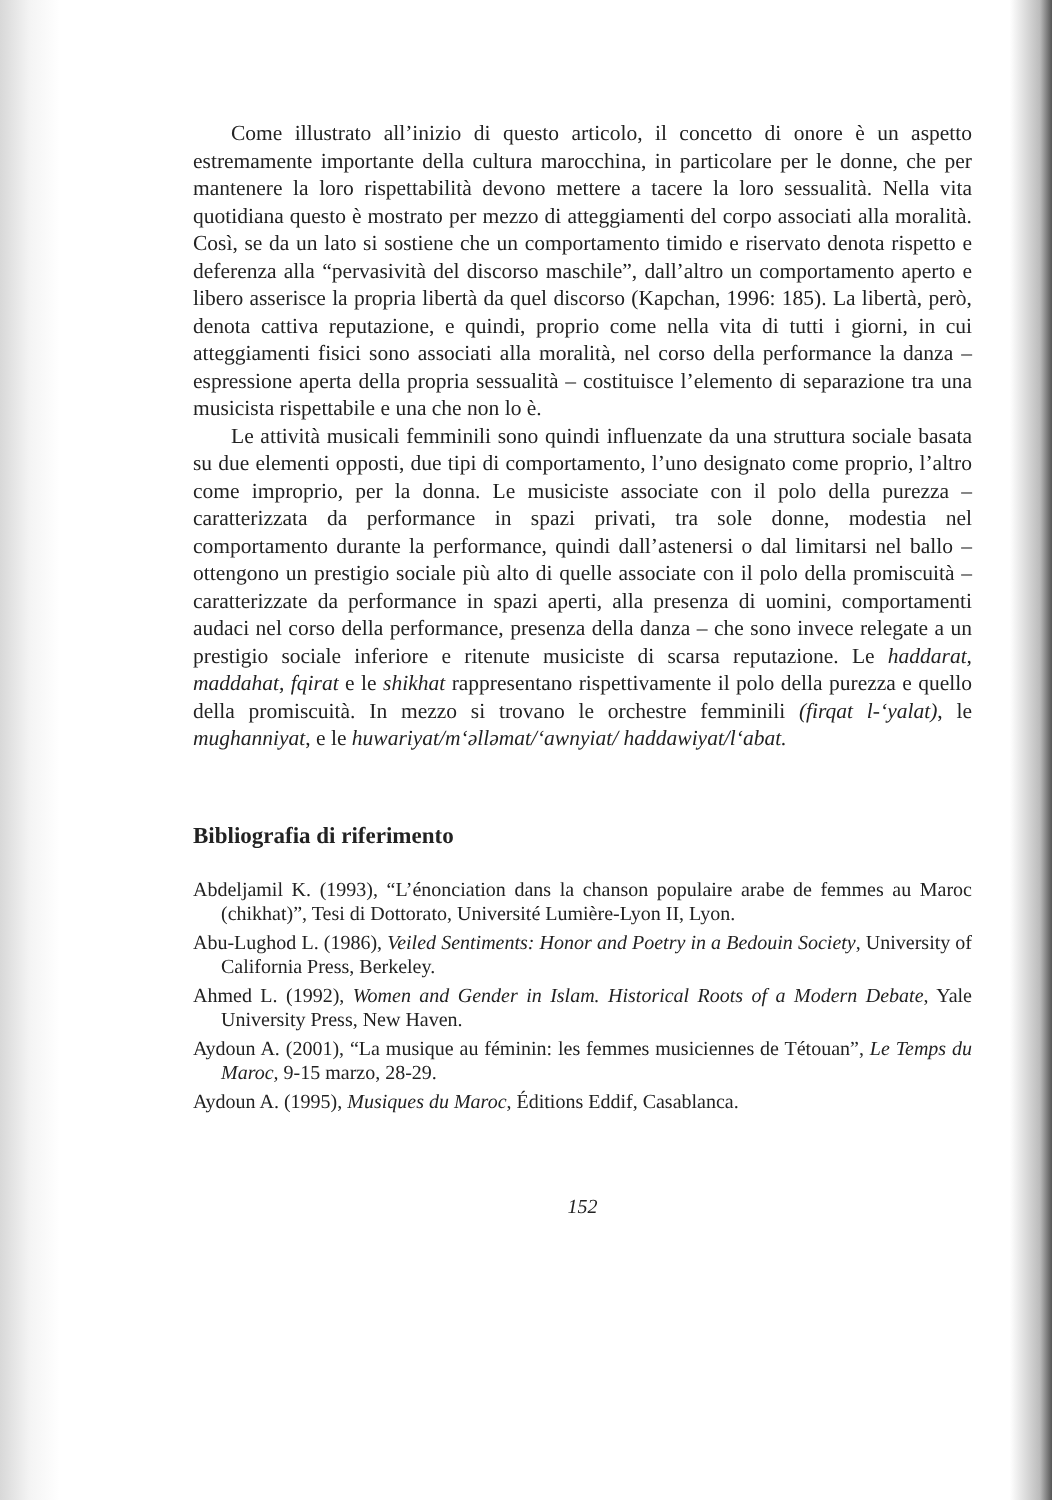Come illustrato all’inizio di questo articolo, il concetto di onore è un aspetto estremamente importante della cultura marocchina, in particolare per le donne, che per mantenere la loro rispettabilità devono mettere a tacere la loro sessualità. Nella vita quotidiana questo è mostrato per mezzo di atteggiamenti del corpo associati alla moralità. Così, se da un lato si sostiene che un comportamento timido e riservato denota rispetto e deferenza alla “pervasività del discorso maschile”, dall’altro un comportamento aperto e libero asserisce la propria libertà da quel discorso (Kapchan, 1996: 185). La libertà, però, denota cattiva reputazione, e quindi, proprio come nella vita di tutti i giorni, in cui atteggiamenti fisici sono associati alla moralità, nel corso della performance la danza – espressione aperta della propria sessualità – costituisce l’elemento di separazione tra una musicista rispettabile e una che non lo è.
Le attività musicali femminili sono quindi influenzate da una struttura sociale basata su due elementi opposti, due tipi di comportamento, l’uno designato come proprio, l’altro come improprio, per la donna. Le musiciste associate con il polo della purezza – caratterizzata da performance in spazi privati, tra sole donne, modestia nel comportamento durante la performance, quindi dall’astenersi o dal limitarsi nel ballo – ottengono un prestigio sociale più alto di quelle associate con il polo della promiscuità – caratterizzate da performance in spazi aperti, alla presenza di uomini, comportamenti audaci nel corso della performance, presenza della danza – che sono invece relegate a un prestigio sociale inferiore e ritenute musiciste di scarsa reputazione. Le haddarat, maddahat, fqirat e le shikhat rappresentano rispettivamente il polo della purezza e quello della promiscuità. In mezzo si trovano le orchestre femminili (firqat l-‘yalat), le mughanniyat, e le huwariyat/m‘əlləmat/‘awnyiat/ haddawiyat/l‘abat.
Bibliografia di riferimento
Abdeljamil K. (1993), “L’énonciation dans la chanson populaire arabe de femmes au Maroc (chikhat)”, Tesi di Dottorato, Université Lumière-Lyon II, Lyon.
Abu-Lughod L. (1986), Veiled Sentiments: Honor and Poetry in a Bedouin Society, University of California Press, Berkeley.
Ahmed L. (1992), Women and Gender in Islam. Historical Roots of a Modern Debate, Yale University Press, New Haven.
Aydoun A. (2001), “La musique au féminin: les femmes musiciennes de Tétouan”, Le Temps du Maroc, 9-15 marzo, 28-29.
Aydoun A. (1995), Musiques du Maroc, Éditions Eddif, Casablanca.
152